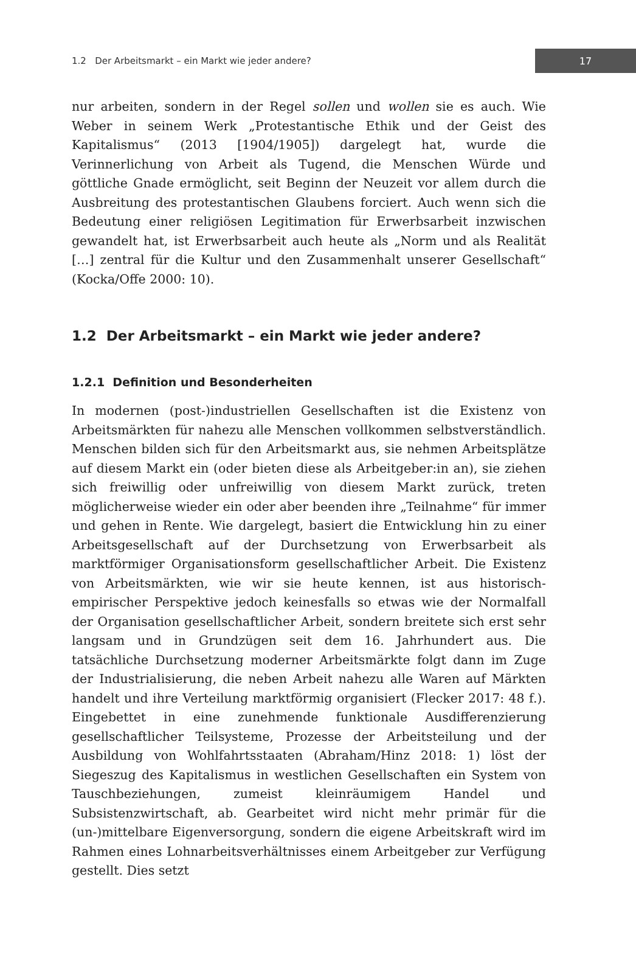1.2 Der Arbeitsmarkt – ein Markt wie jeder andere?
17
nur arbeiten, sondern in der Regel sollen und wollen sie es auch. Wie Weber in seinem Werk „Protestantische Ethik und der Geist des Kapitalismus“ (2013 [1904/1905]) dargelegt hat, wurde die Verinnerlichung von Arbeit als Tugend, die Menschen Würde und göttliche Gnade ermöglicht, seit Beginn der Neuzeit vor allem durch die Ausbreitung des protestantischen Glaubens forciert. Auch wenn sich die Bedeutung einer religiösen Legitimation für Erwerbsarbeit inzwischen gewandelt hat, ist Erwerbsarbeit auch heute als „Norm und als Realität […] zentral für die Kultur und den Zusammenhalt unserer Gesellschaft“ (Kocka/Offe 2000: 10).
1.2 Der Arbeitsmarkt – ein Markt wie jeder andere?
1.2.1 Definition und Besonderheiten
In modernen (post-)industriellen Gesellschaften ist die Existenz von Arbeitsmärkten für nahezu alle Menschen vollkommen selbstverständlich. Menschen bilden sich für den Arbeitsmarkt aus, sie nehmen Arbeitsplätze auf diesem Markt ein (oder bieten diese als Arbeitgeber:in an), sie ziehen sich freiwillig oder unfreiwillig von diesem Markt zurück, treten möglicherweise wieder ein oder aber beenden ihre „Teilnahme“ für immer und gehen in Rente. Wie dargelegt, basiert die Entwicklung hin zu einer Arbeitsgesellschaft auf der Durchsetzung von Erwerbsarbeit als marktförmiger Organisationsform gesellschaftlicher Arbeit. Die Existenz von Arbeitsmärkten, wie wir sie heute kennen, ist aus historisch-empirischer Perspektive jedoch keinesfalls so etwas wie der Normalfall der Organisation gesellschaftlicher Arbeit, sondern breitete sich erst sehr langsam und in Grundzügen seit dem 16. Jahrhundert aus. Die tatsächliche Durchsetzung moderner Arbeitsmärkte folgt dann im Zuge der Industrialisierung, die neben Arbeit nahezu alle Waren auf Märkten handelt und ihre Verteilung marktförmig organisiert (Flecker 2017: 48 f.). Eingebettet in eine zunehmende funktionale Ausdifferenzierung gesellschaftlicher Teilsysteme, Prozesse der Arbeitsteilung und der Ausbildung von Wohlfahrtsstaaten (Abraham/Hinz 2018: 1) löst der Siegeszug des Kapitalismus in westlichen Gesellschaften ein System von Tauschbeziehungen, zumeist kleinräumigem Handel und Subsistenzwirtschaft, ab. Gearbeitet wird nicht mehr primär für die (un-)mittelbare Eigenversorgung, sondern die eigene Arbeitskraft wird im Rahmen eines Lohnarbeitsverhältnisses einem Arbeitgeber zur Verfügung gestellt. Dies setzt